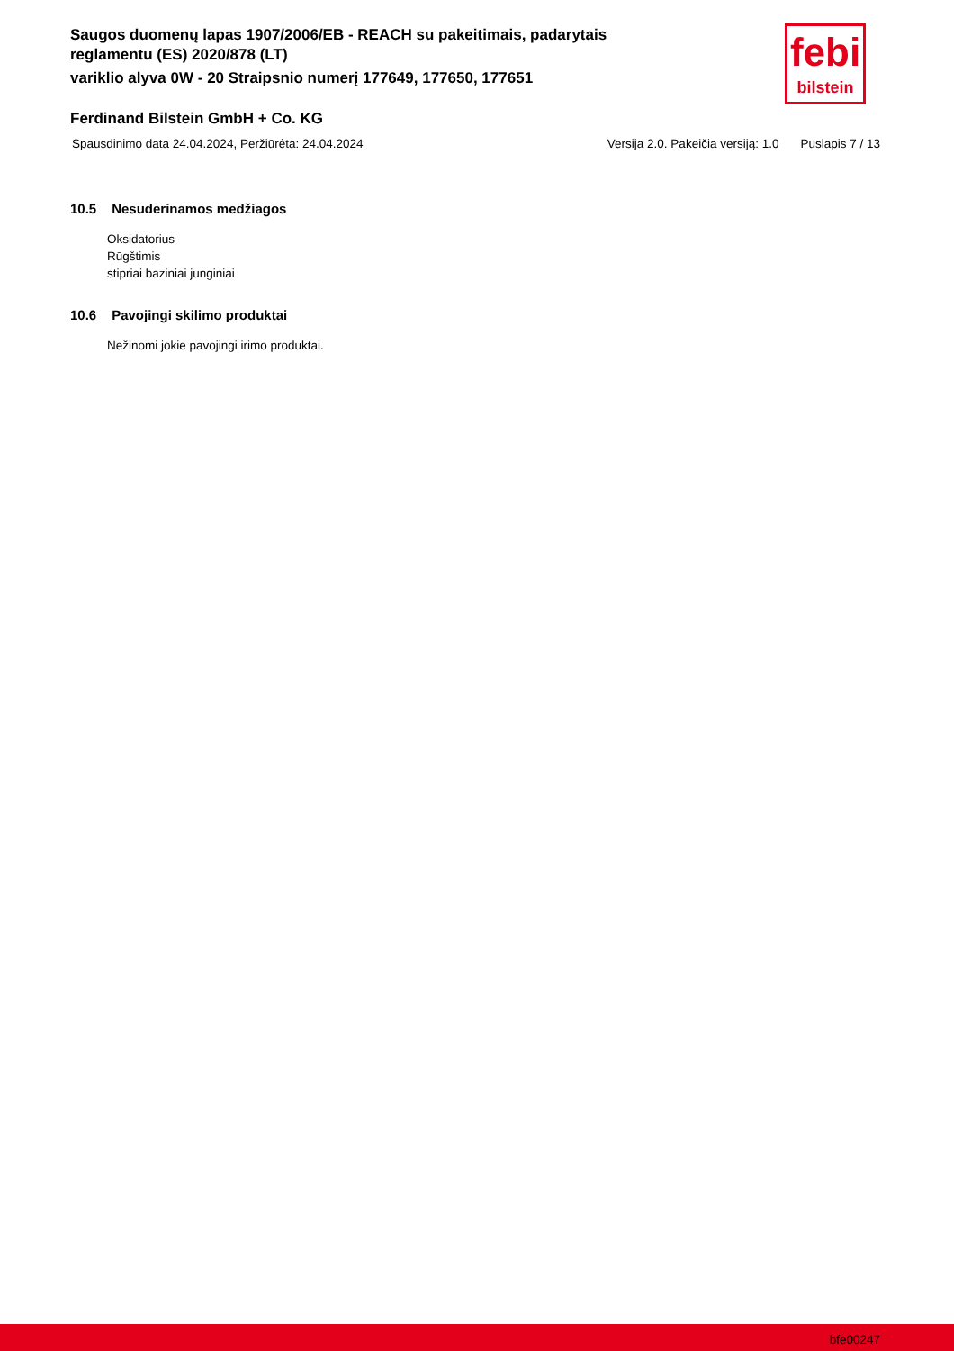Saugos duomenų lapas 1907/2006/EB - REACH su pakeitimais, padarytais reglamentu (ES) 2020/878 (LT)
variklio alyva 0W - 20 Straipsnio numerį 177649, 177650, 177651
febi
bilstein
Ferdinand Bilstein GmbH + Co. KG
Spausdinimo data 24.04.2024, Peržiūrėta: 24.04.2024
Versija 2.0. Pakeičia versiją: 1.0 Puslapis 7 / 13
10.5 Nesuderinamos medžiagos
Oksidatorius
Rūgštimis
stipriai baziniai junginiai
10.6 Pavojingi skilimo produktai
Nežinomi jokie pavojingi irimo produktai.
bfe00247